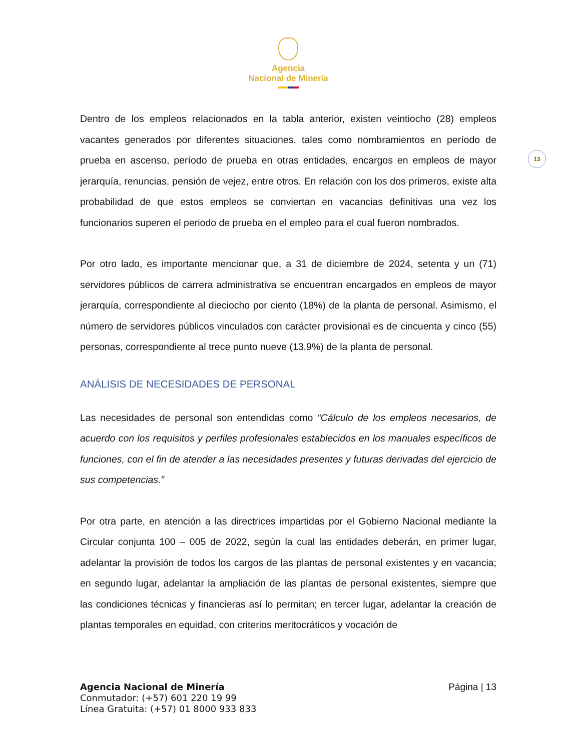Agencia
Nacional de Minería
Dentro de los empleos relacionados en la tabla anterior, existen veintiocho (28) empleos vacantes generados por diferentes situaciones, tales como nombramientos en período de prueba en ascenso, período de prueba en otras entidades, encargos en empleos de mayor jerarquía, renuncias, pensión de vejez, entre otros. En relación con los dos primeros, existe alta probabilidad de que estos empleos se conviertan en vacancias definitivas una vez los funcionarios superen el periodo de prueba en el empleo para el cual fueron nombrados.
Por otro lado, es importante mencionar que, a 31 de diciembre de 2024, setenta y un (71) servidores públicos de carrera administrativa se encuentran encargados en empleos de mayor jerarquía, correspondiente al dieciocho por ciento (18%) de la planta de personal. Asimismo, el número de servidores públicos vinculados con carácter provisional es de cincuenta y cinco (55) personas, correspondiente al trece punto nueve (13.9%) de la planta de personal.
ANÁLISIS DE NECESIDADES DE PERSONAL
Las necesidades de personal son entendidas como “Cálculo de los empleos necesarios, de acuerdo con los requisitos y perfiles profesionales establecidos en los manuales específicos de funciones, con el fin de atender a las necesidades presentes y futuras derivadas del ejercicio de sus competencias.”
Por otra parte, en atención a las directrices impartidas por el Gobierno Nacional mediante la Circular conjunta 100 – 005 de 2022, según la cual las entidades deberán, en primer lugar, adelantar la provisión de todos los cargos de las plantas de personal existentes y en vacancia; en segundo lugar, adelantar la ampliación de las plantas de personal existentes, siempre que las condiciones técnicas y financieras así lo permitan; en tercer lugar, adelantar la creación de plantas temporales en equidad, con criterios meritocráticos y vocación de
13
Agencia Nacional de Minería
Conmutador: (+57) 601 220 19 99
Línea Gratuita: (+57) 01 8000 933 833
Página | 13